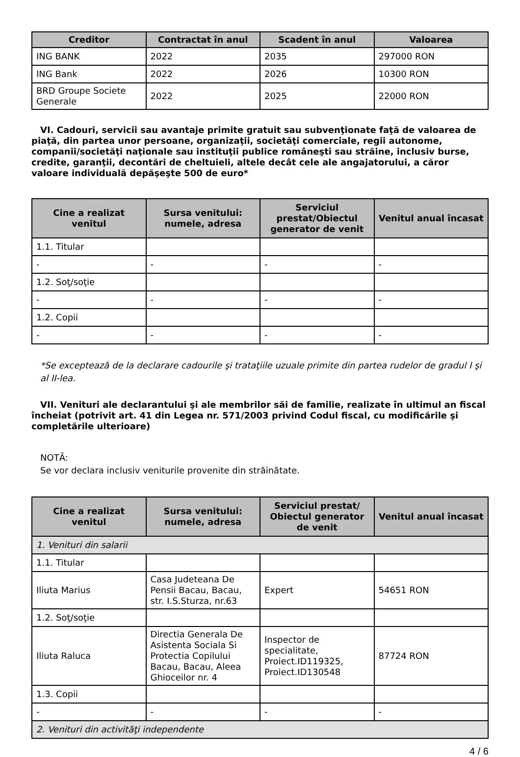| Creditor | Contractat în anul | Scadent în anul | Valoarea |
| --- | --- | --- | --- |
| ING BANK | 2022 | 2035 | 297000 RON |
| ING Bank | 2022 | 2026 | 10300 RON |
| BRD Groupe Societe Generale | 2022 | 2025 | 22000 RON |
VI. Cadouri, servicii sau avantaje primite gratuit sau subvenţionate faţă de valoarea de piaţă, din partea unor persoane, organizaţii, societăţi comerciale, regii autonome, companii/societăţi naţionale sau instituţii publice româneşti sau străine, inclusiv burse, credite, garanţii, decontări de cheltuieli, altele decât cele ale angajatorului, a căror valoare individuală depăşeşte 500 de euro*
| Cine a realizat venitul | Sursa venitului: numele, adresa | Serviciul prestat/Obiectul generator de venit | Venitul anual încasat |
| --- | --- | --- | --- |
| 1.1. Titular | | | |
| - | - | - | - |
| 1.2. Soţ/soţie | | | |
| - | - | - | - |
| 1.2. Copii | | | |
| - | - | - | - |
*Se exceptează de la declarare cadourile şi trataţiile uzuale primite din partea rudelor de gradul I şi al II-lea.
VII. Venituri ale declarantului şi ale membrilor săi de familie, realizate în ultimul an fiscal încheiat (potrivit art. 41 din Legea nr. 571/2003 privind Codul fiscal, cu modificările şi completările ulterioare)
NOTĂ:
Se vor declara inclusiv veniturile provenite din străinătate.
| Cine a realizat venitul | Sursa venitului: numele, adresa | Serviciul prestat/ Obiectul generator de venit | Venitul anual încasat |
| --- | --- | --- | --- |
| 1. Venituri din salarii | | | |
| 1.1. Titular | | | |
| Iliuta Marius | Casa Judeteana De Pensii Bacau, Bacau, str. I.S.Sturza, nr.63 | Expert | 54651 RON |
| 1.2. Soţ/soţie | | | |
| Iliuta Raluca | Directia Generala De Asistenta Sociala Si Protectia Copilului Bacau, Bacau, Aleea Ghioceilor nr. 4 | Inspector de specialitate, Proiect.ID119325, Proiect.ID130548 | 87724 RON |
| 1.3. Copii | | | |
| - | - | - | - |
| 2. Venituri din activităţi independente | | | |
4 / 6